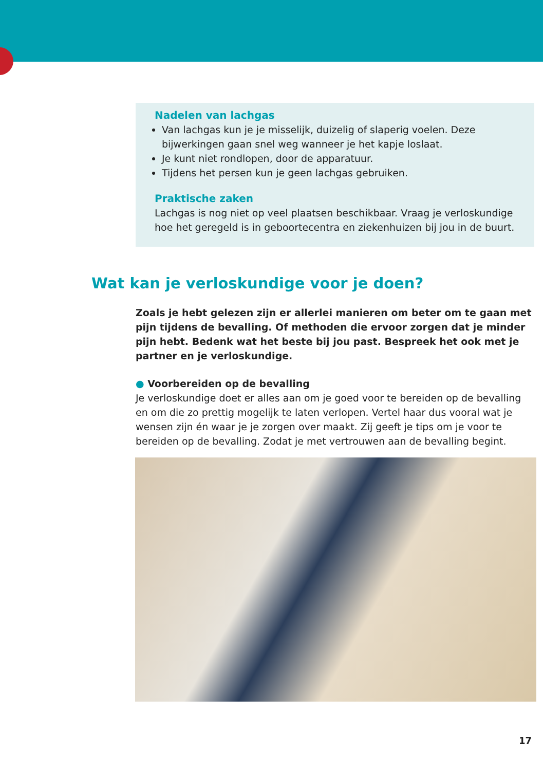Nadelen van lachgas
Van lachgas kun je je misselijk, duizelig of slaperig voelen. Deze bijwerkingen gaan snel weg wanneer je het kapje loslaat.
Je kunt niet rondlopen, door de apparatuur.
Tijdens het persen kun je geen lachgas gebruiken.
Praktische zaken
Lachgas is nog niet op veel plaatsen beschikbaar. Vraag je verloskundige hoe het geregeld is in geboortecentra en ziekenhuizen bij jou in de buurt.
Wat kan je verloskundige voor je doen?
Zoals je hebt gelezen zijn er allerlei manieren om beter om te gaan met pijn tijdens de bevalling. Of methoden die ervoor zorgen dat je minder pijn hebt. Bedenk wat het beste bij jou past. Bespreek het ook met je partner en je verloskundige.
● Voorbereiden op de bevalling
Je verloskundige doet er alles aan om je goed voor te bereiden op de bevalling en om die zo prettig mogelijk te laten verlopen. Vertel haar dus vooral wat je wensen zijn én waar je je zorgen over maakt. Zij geeft je tips om je voor te bereiden op de bevalling. Zodat je met vertrouwen aan de bevalling begint.
17